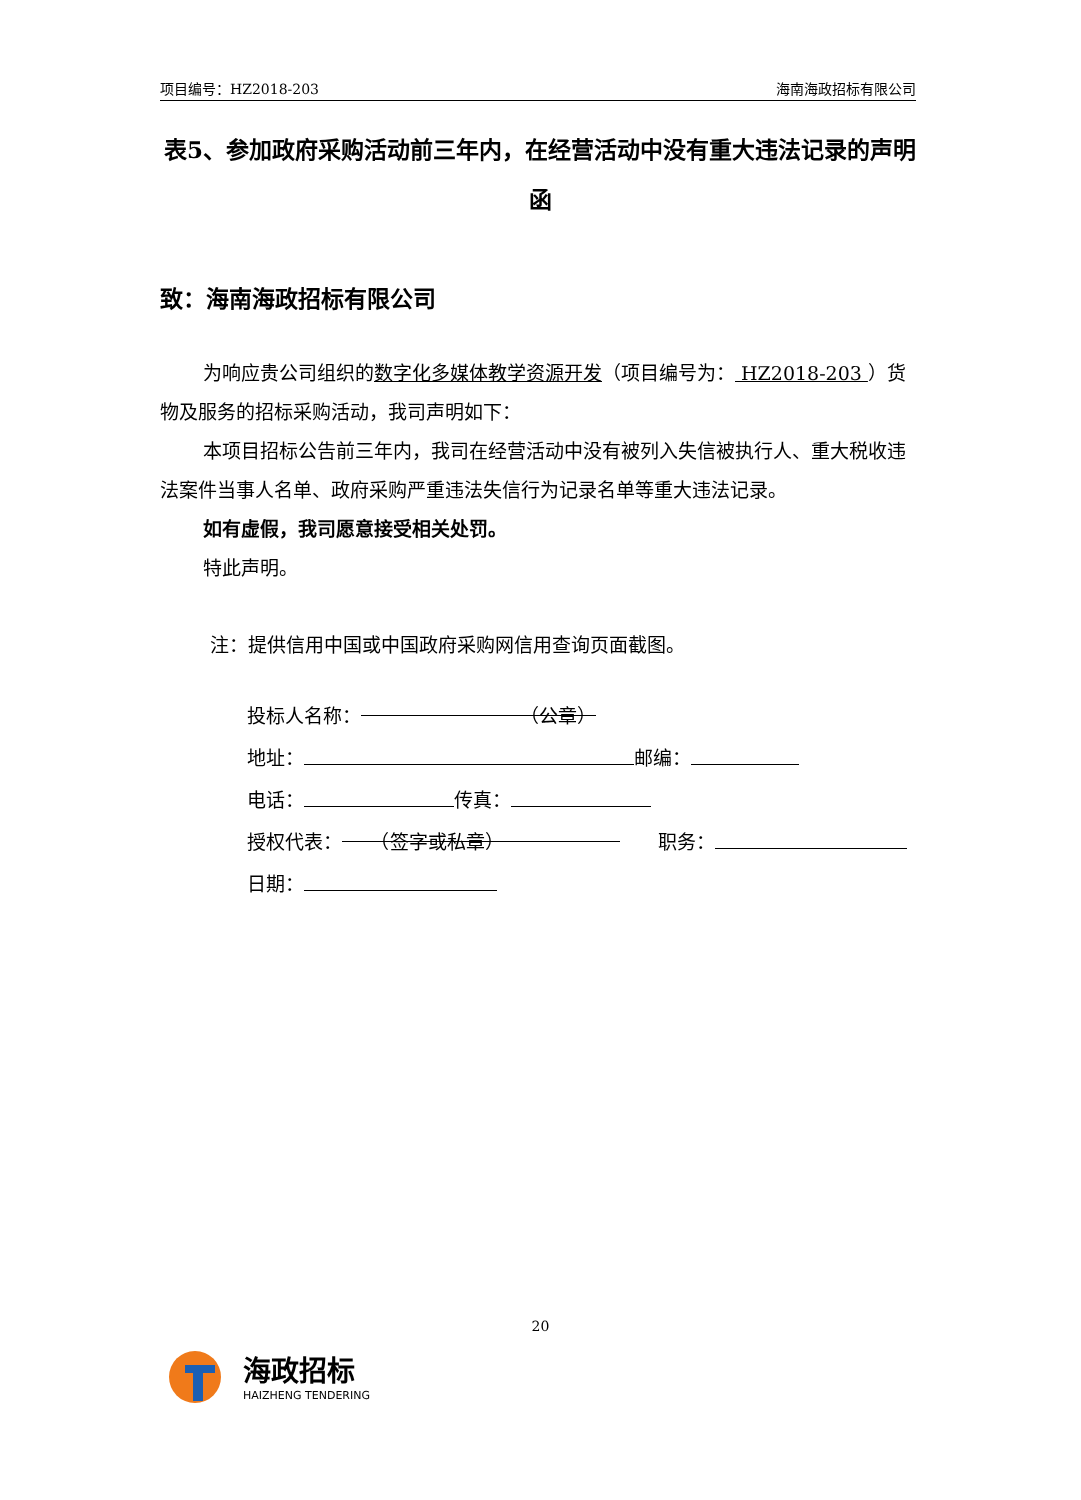项目编号：HZ2018-203 海南海政招标有限公司
表5、参加政府采购活动前三年内，在经营活动中没有重大违法记录的声明函
致：海南海政招标有限公司
为响应贵公司组织的数字化多媒体教学资源开发（项目编号为： HZ2018-203 ）货物及服务的招标采购活动，我司声明如下：
本项目招标公告前三年内，我司在经营活动中没有被列入失信被执行人、重大税收违法案件当事人名单、政府采购严重违法失信行为记录名单等重大违法记录。
如有虚假，我司愿意接受相关处罚。
特此声明。
注：提供信用中国或中国政府采购网信用查询页面截图。
投标人名称： （公章）
地址： 邮编：
电话： 传真：
授权代表：　　（签字或私章）　　职务：
日期：
20
海政招标
HAIZHENG TENDERING